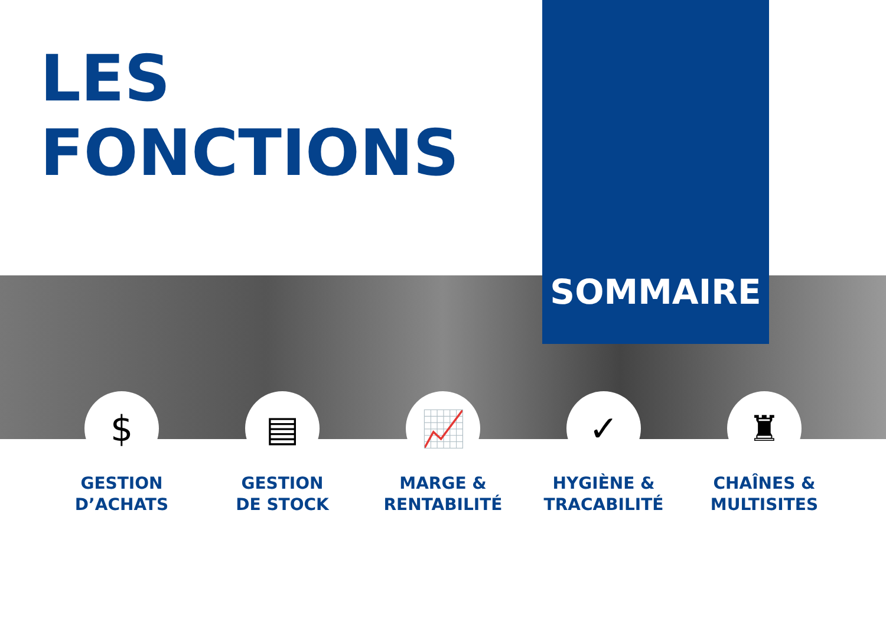LES
FONCTIONS
SOMMAIRE
$
GESTION
D’ACHATS
▤
GESTION
DE STOCK
📈
MARGE &
RENTABILITÉ
✓
HYGIÈNE &
TRACABILITÉ
♜
CHAÎNES &
MULTISITES